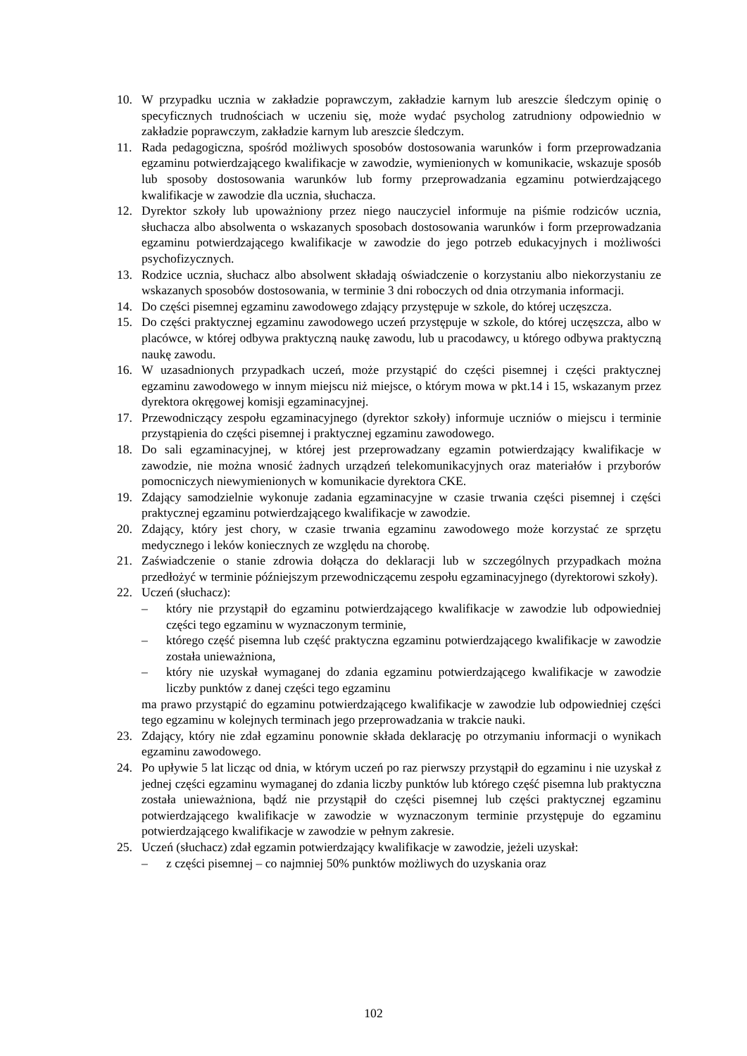10. W przypadku ucznia w zakładzie poprawczym, zakładzie karnym lub areszcie śledczym opinię o specyficznych trudnościach w uczeniu się, może wydać psycholog zatrudniony odpowiednio w zakładzie poprawczym, zakładzie karnym lub areszcie śledczym.
11. Rada pedagogiczna, spośród możliwych sposobów dostosowania warunków i form przeprowadzania egzaminu potwierdzającego kwalifikacje w zawodzie, wymienionych w komunikacie, wskazuje sposób lub sposoby dostosowania warunków lub formy przeprowadzania egzaminu potwierdzającego kwalifikacje w zawodzie dla ucznia, słuchacza.
12. Dyrektor szkoły lub upoważniony przez niego nauczyciel informuje na piśmie rodziców ucznia, słuchacza albo absolwenta o wskazanych sposobach dostosowania warunków i form przeprowadzania egzaminu potwierdzającego kwalifikacje w zawodzie do jego potrzeb edukacyjnych i możliwości psychofizycznych.
13. Rodzice ucznia, słuchacz albo absolwent składają oświadczenie o korzystaniu albo niekorzystaniu ze wskazanych sposobów dostosowania, w terminie 3 dni roboczych od dnia otrzymania informacji.
14. Do części pisemnej egzaminu zawodowego zdający przystępuje w szkole, do której uczęszcza.
15. Do części praktycznej egzaminu zawodowego uczeń przystępuje w szkole, do której uczęszcza, albo w placówce, w której odbywa praktyczną naukę zawodu, lub u pracodawcy, u którego odbywa praktyczną naukę zawodu.
16. W uzasadnionych przypadkach uczeń, może przystąpić do części pisemnej i części praktycznej egzaminu zawodowego w innym miejscu niż miejsce, o którym mowa w pkt.14 i 15, wskazanym przez dyrektora okręgowej komisji egzaminacyjnej.
17. Przewodniczący zespołu egzaminacyjnego (dyrektor szkoły) informuje uczniów o miejscu i terminie przystąpienia do części pisemnej i praktycznej egzaminu zawodowego.
18. Do sali egzaminacyjnej, w której jest przeprowadzany egzamin potwierdzający kwalifikacje w zawodzie, nie można wnosić żadnych urządzeń telekomunikacyjnych oraz materiałów i przyborów pomocniczych niewymienionych w komunikacie dyrektora CKE.
19. Zdający samodzielnie wykonuje zadania egzaminacyjne w czasie trwania części pisemnej i części praktycznej egzaminu potwierdzającego kwalifikacje w zawodzie.
20. Zdający, który jest chory, w czasie trwania egzaminu zawodowego może korzystać ze sprzętu medycznego i leków koniecznych ze względu na chorobę.
21. Zaświadczenie o stanie zdrowia dołącza do deklaracji lub w szczególnych przypadkach można przedłożyć w terminie późniejszym przewodniczącemu zespołu egzaminacyjnego (dyrektorowi szkoły).
22. Uczeń (słuchacz):
– który nie przystąpił do egzaminu potwierdzającego kwalifikacje w zawodzie lub odpowiedniej części tego egzaminu w wyznaczonym terminie,
– którego część pisemna lub część praktyczna egzaminu potwierdzającego kwalifikacje w zawodzie została unieważniona,
– który nie uzyskał wymaganej do zdania egzaminu potwierdzającego kwalifikacje w zawodzie liczby punktów z danej części tego egzaminu
ma prawo przystąpić do egzaminu potwierdzającego kwalifikacje w zawodzie lub odpowiedniej części tego egzaminu w kolejnych terminach jego przeprowadzania w trakcie nauki.
23. Zdający, który nie zdał egzaminu ponownie składa deklarację po otrzymaniu informacji o wynikach egzaminu zawodowego.
24. Po upływie 5 lat licząc od dnia, w którym uczeń po raz pierwszy przystąpił do egzaminu i nie uzyskał z jednej części egzaminu wymaganej do zdania liczby punktów lub którego część pisemna lub praktyczna została unieważniona, bądź nie przystąpił do części pisemnej lub części praktycznej egzaminu potwierdzającego kwalifikacje w zawodzie w wyznaczonym terminie przystępuje do egzaminu potwierdzającego kwalifikacje w zawodzie w pełnym zakresie.
25. Uczeń (słuchacz) zdał egzamin potwierdzający kwalifikacje w zawodzie, jeżeli uzyskał:
– z części pisemnej – co najmniej 50% punktów możliwych do uzyskania oraz
102